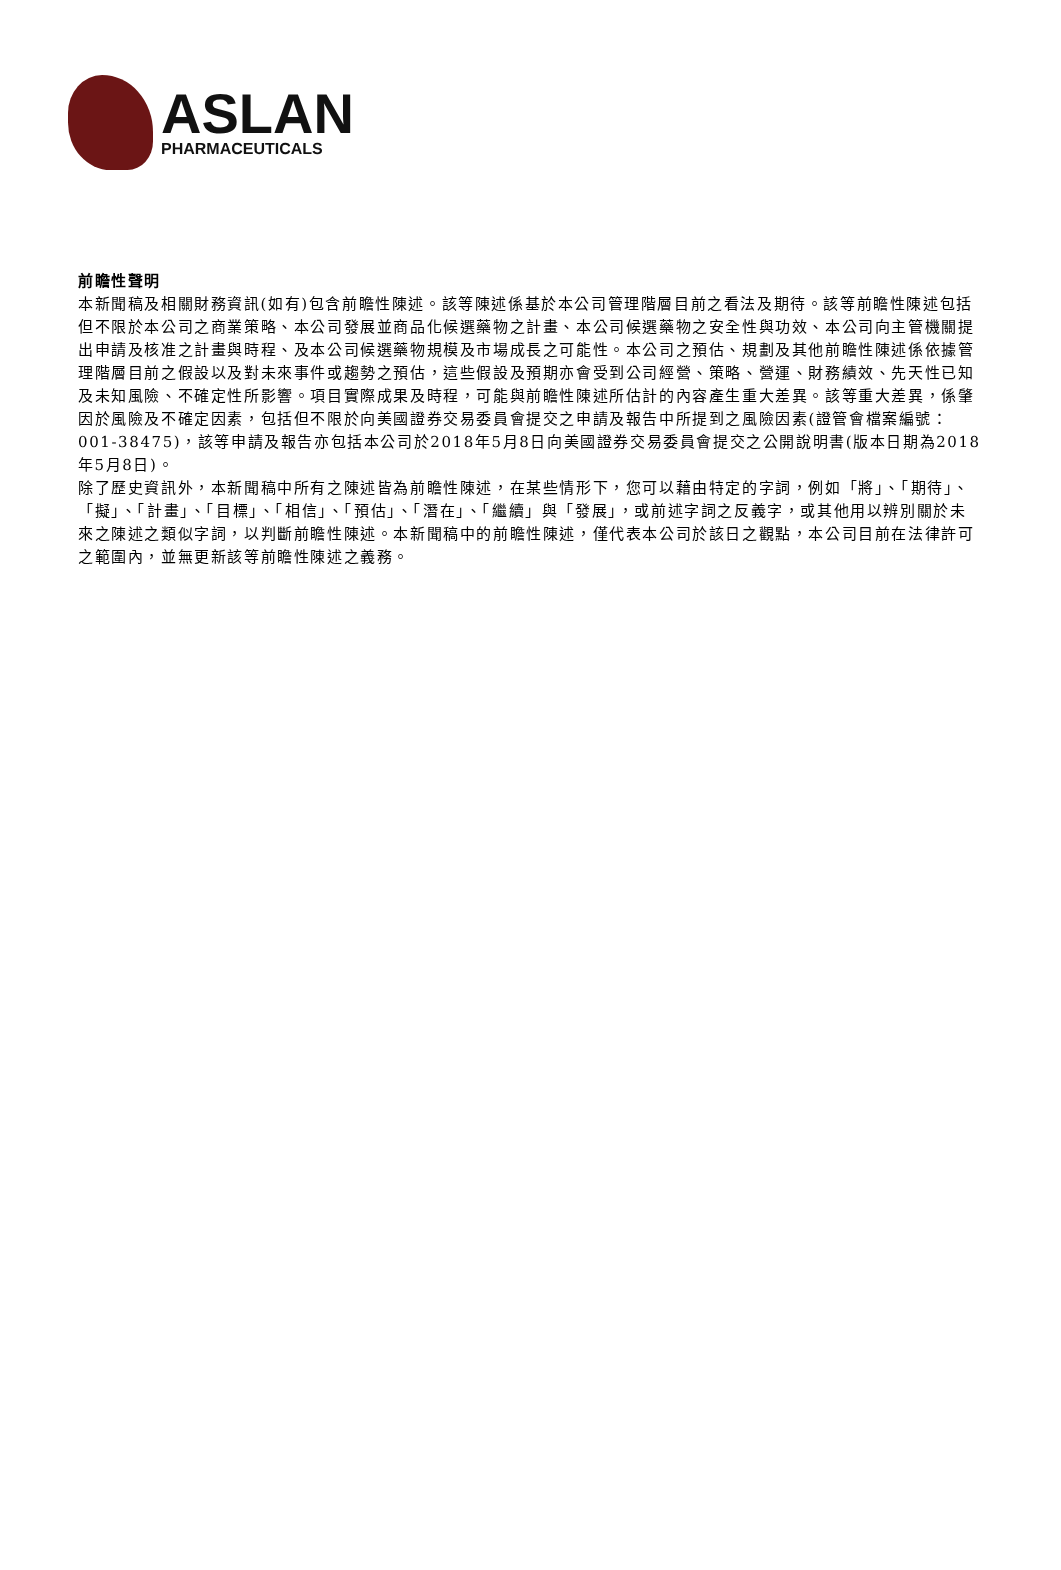ASLAN
PHARMACEUTICALS
前瞻性聲明
本新聞稿及相關財務資訊(如有)包含前瞻性陳述。該等陳述係基於本公司管理階層目前之看法及期待。該等前瞻性陳述包括但不限於本公司之商業策略、本公司發展並商品化候選藥物之計畫、本公司候選藥物之安全性與功效、本公司向主管機關提出申請及核准之計畫與時程、及本公司候選藥物規模及市場成長之可能性。本公司之預估、規劃及其他前瞻性陳述係依據管理階層目前之假設以及對未來事件或趨勢之預估，這些假設及預期亦會受到公司經營、策略、營運、財務績效、先天性已知及未知風險、不確定性所影響。項目實際成果及時程，可能與前瞻性陳述所估計的內容產生重大差異。該等重大差異，係肇因於風險及不確定因素，包括但不限於向美國證券交易委員會提交之申請及報告中所提到之風險因素(證管會檔案編號：001-38475)，該等申請及報告亦包括本公司於2018年5月8日向美國證券交易委員會提交之公開說明書(版本日期為2018年5月8日)。
除了歷史資訊外，本新聞稿中所有之陳述皆為前瞻性陳述，在某些情形下，您可以藉由特定的字詞，例如「將」、「期待」、「擬」、「計畫」、「目標」、「相信」、「預估」、「潛在」、「繼續」與「發展」，或前述字詞之反義字，或其他用以辨別關於未來之陳述之類似字詞，以判斷前瞻性陳述。本新聞稿中的前瞻性陳述，僅代表本公司於該日之觀點，本公司目前在法律許可之範圍內，並無更新該等前瞻性陳述之義務。